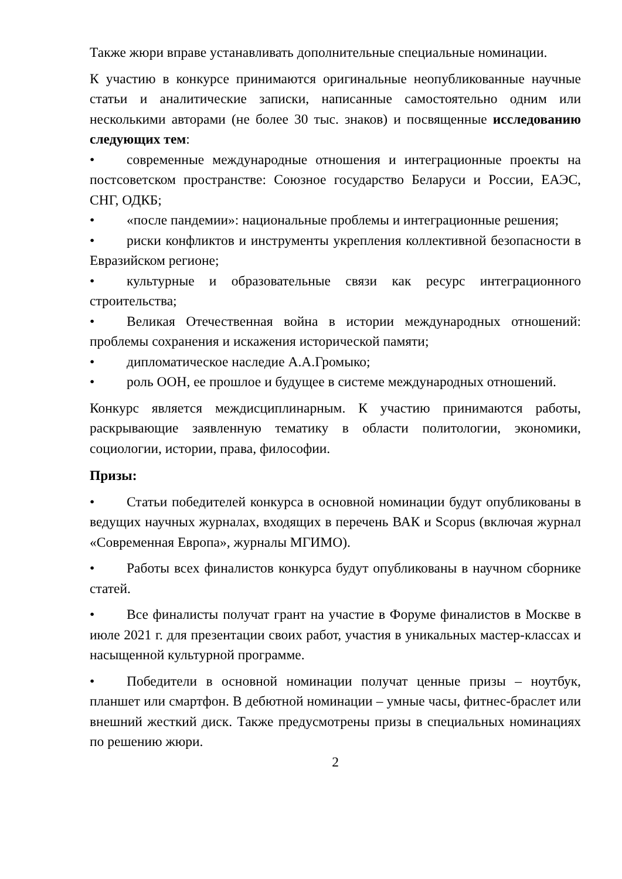Также жюри вправе устанавливать дополнительные специальные номинации.
К участию в конкурсе принимаются оригинальные неопубликованные научные статьи и аналитические записки, написанные самостоятельно одним или несколькими авторами (не более 30 тыс. знаков) и посвященные исследованию следующих тем:
• современные международные отношения и интеграционные проекты на постсоветском пространстве: Союзное государство Беларуси и России, ЕАЭС, СНГ, ОДКБ;
• «после пандемии»: национальные проблемы и интеграционные решения;
• риски конфликтов и инструменты укрепления коллективной безопасности в Евразийском регионе;
• культурные и образовательные связи как ресурс интеграционного строительства;
• Великая Отечественная война в истории международных отношений: проблемы сохранения и искажения исторической памяти;
• дипломатическое наследие А.А.Громыко;
• роль ООН, ее прошлое и будущее в системе международных отношений.
Конкурс является междисциплинарным. К участию принимаются работы, раскрывающие заявленную тематику в области политологии, экономики, социологии, истории, права, философии.
Призы:
• Статьи победителей конкурса в основной номинации будут опубликованы в ведущих научных журналах, входящих в перечень ВАК и Scopus (включая журнал «Современная Европа», журналы МГИМО).
• Работы всех финалистов конкурса будут опубликованы в научном сборнике статей.
• Все финалисты получат грант на участие в Форуме финалистов в Москве в июле 2021 г. для презентации своих работ, участия в уникальных мастер-классах и насыщенной культурной программе.
• Победители в основной номинации получат ценные призы – ноутбук, планшет или смартфон. В дебютной номинации – умные часы, фитнес-браслет или внешний жесткий диск. Также предусмотрены призы в специальных номинациях по решению жюри.
2